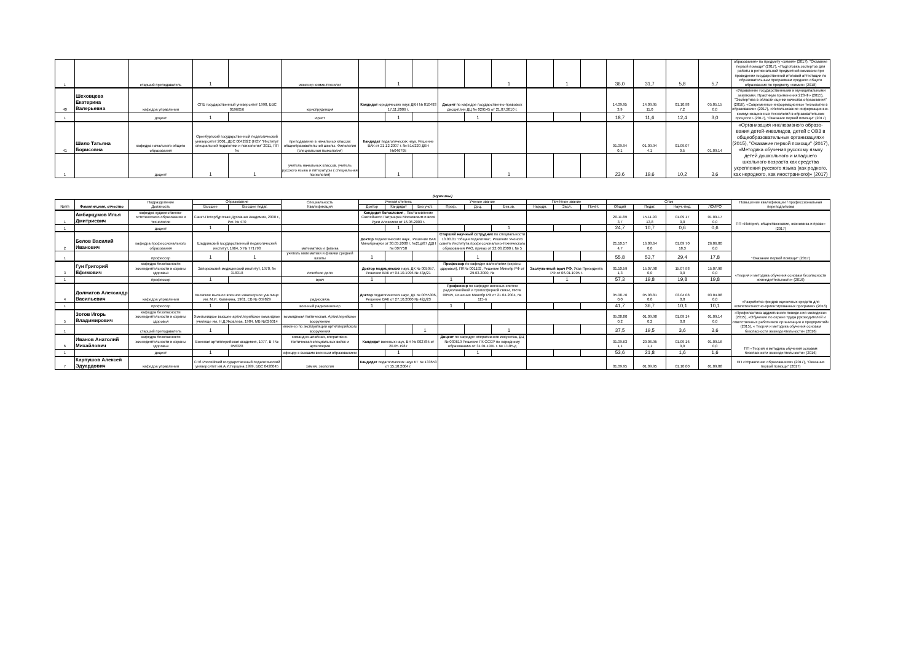| 1 | | старший преподаватель | 1 | | инженер химик-технолог | | 1 | | | | 1 | | 1 | | 36,0 | 31,7 | 5,8 | 5,7 | образования» по предмету «химия» (2017), "Оказание первой помощи" (2017), «Подготовка экспертов для работы в региональной предметной комиссии при проведении государственной итоговой аттестации по образовательным программам среднего общего образования по предмету «химия» (2018) |
| 40 | Шеховцева Екатерина Валерьевна | кафедра управления | СПБ государственный университет 1998, БВС 0196056 | | юриспруденция | Кандидат юридических наук ДКН № 010493 17.11.2006 г. | | | Доцент по кафедре государственно-правовых дисциплин ДЦ № 029545 от 21.07.2010 г. | | | | | | 14.09.95 3,9 | 14.09.95 11,0 | 01.10.98 7,2 | 05.05.15 0,0 | «Управление государственными и муниципальными закупками. Практикум применения 223-Ф» (2015), "Экспертиза в области оценки качества образования" (2016), «Современные информационные технологии в образовании» (2017), «Использование информационно-коммуникационных технологий в образовательном процессе» (2017), "Оказание первой помощи" (2017) |
| 1 | | доцент | 1 | | юрист | | 1 | | | 1 | | | | | 18,7 | 11,6 | 12,4 | 3,0 | |
| 41 | Шило Татьяна Борисовна | кафедра начального общего образования | Оренбургский государственный педагогический университет 2001, ДВС 0042922 (НОУ "Институт специальной педагогики и психологии" 2011, ПП № | | преподавание в начальных классах общеобразовательной школы. Филология (специальная психология) | Кандидат педагогических наук, Решение ВАК от 21.12.2007 г. № 51к/220 ДКН №046795 | | | | | | | | | 01.09.94 0,1 | 01.09.94 4,1 | 01.09.07 0,5 | 01.09.14 | «Организация инклюзивного образо-вания детей-инвалидов, детей с ОВЗ в общеобразовательных организациях» (2015), "Оказание первой помощи" (2017), «Методика обучения русскому языку детей дошкольного и младшего школьного возраста как средства укрепления русского языка (как родного, как неродного, как иностранного)» (2017) |
| 1 | | доцент | 1 | 1 | учитель начальных классов. учитель русского языка и литературы ( специальная психология) | | 1 | | | | 1 | | | | 23,6 | 19,6 | 10,2 | 3,6 | |
(мужчины)
| №п/п | Фамилия,имя, отчество | Подразделение Должность | Образование | | Специальность Квалификация | Ученая степень | | | Ученое звание | | | Почётное звание | | | Стаж | | | | Повышение квалификации / профессиональная переподготовка |
| --- | --- | --- | --- | --- | --- | --- | --- | --- | --- | --- | --- | --- | --- | --- | --- | --- | --- | --- | --- |
| | | | Высшее | Высшее педаг. | | Доктор | Кандидат | Без учст. | Проф. | Доц. | Без.зв. | Народн. | Засл. | Почёт. | Общий | Педаг. | Науч.-пед. | ЛОИРО | |
| 1 | Амбарцумов Илья Дмитриевич | кафедра художественно-эстетического образования и технологии | Санкт-Петербургская Духовная Академия, 2000 г., Рег. № 470 | | | Кандидат богословия , Постановление Святейшего Патриарха Московским и всея Руси Алексием от 16.06.2000 г. | | | | | | | | | 20.11.89 3,7 | 15.11.93 13,8 | 01.09.17 0,0 | 01.09.17 0,0 | ПП «История, обществознание, экономика и право» (2017) |
| 1 | | доцент | 1 | | | | 1 | | | | 1 | | | | 24,7 | 10,7 | 0,6 | 0,6 | |
| 2 | Белов Василий Иванович | кафедра профессионального образования | Шадринский государственный педагогический институт, 1964, У № 771793 | | математика и физика | Доктор педагогических наук , Решение ВАК Минобрнауки от 30.05.2008 г. №21д/67 ДДН № 007758 | | | Старший научный сотрудник по специальности 13.00.01 "общая педагогика", Решение Ученого совета Института профессионально-технического образования РАО, приказ от 22.03.2000 г. № 5 | | | | | | 21.10.57 4,7 | 16.08.64 0,0 | 01.09.70 18,3 | 26.06.00 0,0 | "Оказание первой помощи" (2017) |
| 1 | | профессор | 1 | 1 | учитель математики и физики средней школы | 1 | | | | 1 | | | | | 55,8 | 53,7 | 29,4 | 17,8 | |
| 3 | Гун Григорий Ефимович | кафедра безопасности жизнедеятельности и охраны здоровья | Запорожский медицинский институт, 1970, № 318318 | | лечебное дело | Доктор медицинских наук, ДК № 005957, Решение ВАК от 04.10.1996 № 43д/21 | | | Профессор по кафедре валеологии (охраны здоровья), ПР.№ 001192, Решение Минобр РФ от 29.03.2000, № | | | Заслуженный врач РФ , Указ Президента РФ от 06.01.1995 г. | | | 01.10.59 1,3 | 15.07.98 0,0 | 15.07.98 0,0 | 15.07.98 0,0 | «Теория и методика обучения основам безопасности жизнедеятельности» (2016) |
| 1 | | профессор | 1 | | врач | 1 | | | 1 | | | | 1 | | 57,3 | 19,8 | 19,8 | 19,8 | |
| 4 | Долматов Александр Васильевич | кафедра управления | Киевское высшее военное инженерное училище им. М.И. Калинина, 1981, ЕВ № 059829 | | радиосвязь | Доктор педагогических наук, ДК № 0055306, Решение ВАК от 27.10.2000 № 42д/23 | | | Профессор по кафедре военных систем радиолинейной и тропосферной связи, ПР.№ 00545, Решение Минобр РФ от 21.04.2004, № 115-п | | | | | | 05.08.76 0,0 | 05.08.81 0,0 | 03.04.08 0,0 | 03.04.08 0,0 | «Разработка фондов оценочных средств для компетентностно-ориентированных программ» (2016) |
| 1 | | профессор | 1 | | военный радиоинженер | 1 | | | 1 | | | | | | 41,7 | 36,7 | 10,1 | 10,1 | |
| 5 | Зотов Игорь Владимирович | кафедра безопасности жизнедеятельности и охраны здоровья | Хмельницкое высшее артиллерийское командное училище им. Н.Д.Яковлева, 1984, МВ №026014 | | командноая тактическая. Артиллерийское вооружение | | | | | | | | | | 05.08.80 0,2 | 01.09.98 0,2 | 01.09.14 0,0 | 01.09.14 0,0 | «Профилактика аддиктивного поведе-ния молодежи» (2015), «Обучение по охране труда руководителей и ответственных работников организации и предприятий» (2015), « Теория и методика обучения основам безопасности жизнедеятельности» (2016) |
| 1 | | старший преподаватель | 1 | | инженер по эксплуатации артиллерийского вооружения | | | 1 | | | 1 | | | | 37,5 | 19,5 | 3,6 | 3,6 | |
| 6 | Иванов Анатолий Михайлович | кафедра безопасности жизнедеятельности и охраны здоровья | Военная артиллерийская академия, 1977, В-I № 056328 | | командно-штабная, оперативно-тактическая специальных войск и артиллерии | Кандидат военных наук, ВН № 002785 от 20.05.1987 | | | Доцент по кафедре оперативного искусства, ДЦ № 030619 Решение ГК СССР по народному образованию от 31.01.1991 г. № 1/185-д | | | | | | 01.09.63 1,1 | 20.06.95 1,1 | 01.09.16 0,0 | 01.09.16 0,0 | ПП «Теория и методика обучения основам безопасности жизнедеятельности» (2016) |
| 1 | | доцент | 1 | | офицер с высшим военным образованием | | 1 | | | 1 | | | | | 53,6 | 21,8 | 1,6 | 1,6 | |
| 7 | Карпушов Алексей Эдуардович | кафедра управления | СПб Российский государственный педагогический университет им.А.И.Герцена 1999, БВС 0426045 | | химия, экология | Кандидат педагогических наук КТ № 133653 от 15.10.2004 г. | | | | | | | | | 01.09.95 | 01.09.95 | 01.10.00 | 01.09.08 | ПП «Управление образованием» (2017), "Оказание первой помощи" (2017) |